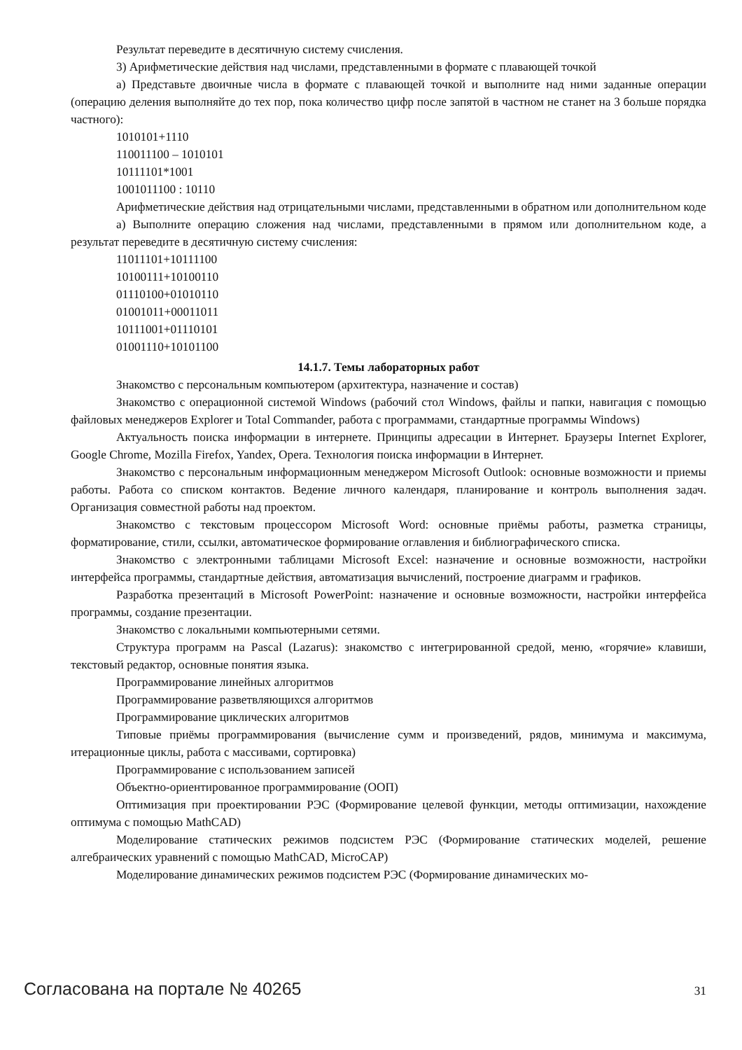Результат переведите в десятичную систему счисления.
3) Арифметические действия над числами, представленными в формате с плавающей точкой
а) Представьте двоичные числа в формате с плавающей точкой и выполните над ними заданные операции (операцию деления выполняйте до тех пор, пока количество цифр после запятой в частном не станет на 3 больше порядка частного):
1010101+1110
110011100 – 1010101
10111101*1001
1001011100 : 10110
Арифметические действия над отрицательными числами, представленными в обратном или дополнительном коде
а) Выполните операцию сложения над числами, представленными в прямом или дополнительном коде, а результат переведите в десятичную систему счисления:
11011101+10111100
10100111+10100110
01110100+01010110
01001011+00011011
10111001+01110101
01001110+10101100
14.1.7. Темы лабораторных работ
Знакомство с персональным компьютером (архитектура, назначение и состав)
Знакомство с операционной системой Windows (рабочий стол Windows, файлы и папки, навигация с помощью файловых менеджеров Explorer и Total Commander, работа с программами, стандартные программы Windows)
Актуальность поиска информации в интернете. Принципы адресации в Интернет. Браузеры Internet Explorer, Google Chrome, Mozilla Firefox, Yandex, Opera. Технология поиска информации в Интернет.
Знакомство с персональным информационным менеджером Microsoft Outlook: основные возможности и приемы работы. Работа со списком контактов. Ведение личного календаря, планирование и контроль выполнения задач. Организация совместной работы над проектом.
Знакомство с текстовым процессором Microsoft Word: основные приёмы работы, разметка страницы, форматирование, стили, ссылки, автоматическое формирование оглавления и библиографического списка.
Знакомство с электронными таблицами Microsoft Excel: назначение и основные возможности, настройки интерфейса программы, стандартные действия, автоматизация вычислений, построение диаграмм и графиков.
Разработка презентаций в Microsoft PowerPoint: назначение и основные возможности, настройки интерфейса программы, создание презентации.
Знакомство с локальными компьютерными сетями.
Структура программ на Pascal (Lazarus): знакомство с интегрированной средой, меню, «горячие» клавиши, текстовый редактор, основные понятия языка.
Программирование линейных алгоритмов
Программирование разветвляющихся алгоритмов
Программирование циклических алгоритмов
Типовые приёмы программирования (вычисление сумм и произведений, рядов, минимума и максимума, итерационные циклы, работа с массивами, сортировка)
Программирование с использованием записей
Объектно-ориентированное программирование (ООП)
Оптимизация при проектировании РЭС (Формирование целевой функции, методы оптимизации, нахождение оптимума с помощью MathCAD)
Моделирование статических режимов подсистем РЭС (Формирование статических моделей, решение алгебраических уравнений с помощью MathCAD, MicroCAP)
Моделирование динамических режимов подсистем РЭС (Формирование динамических мо-
Согласована на портале № 40265 31